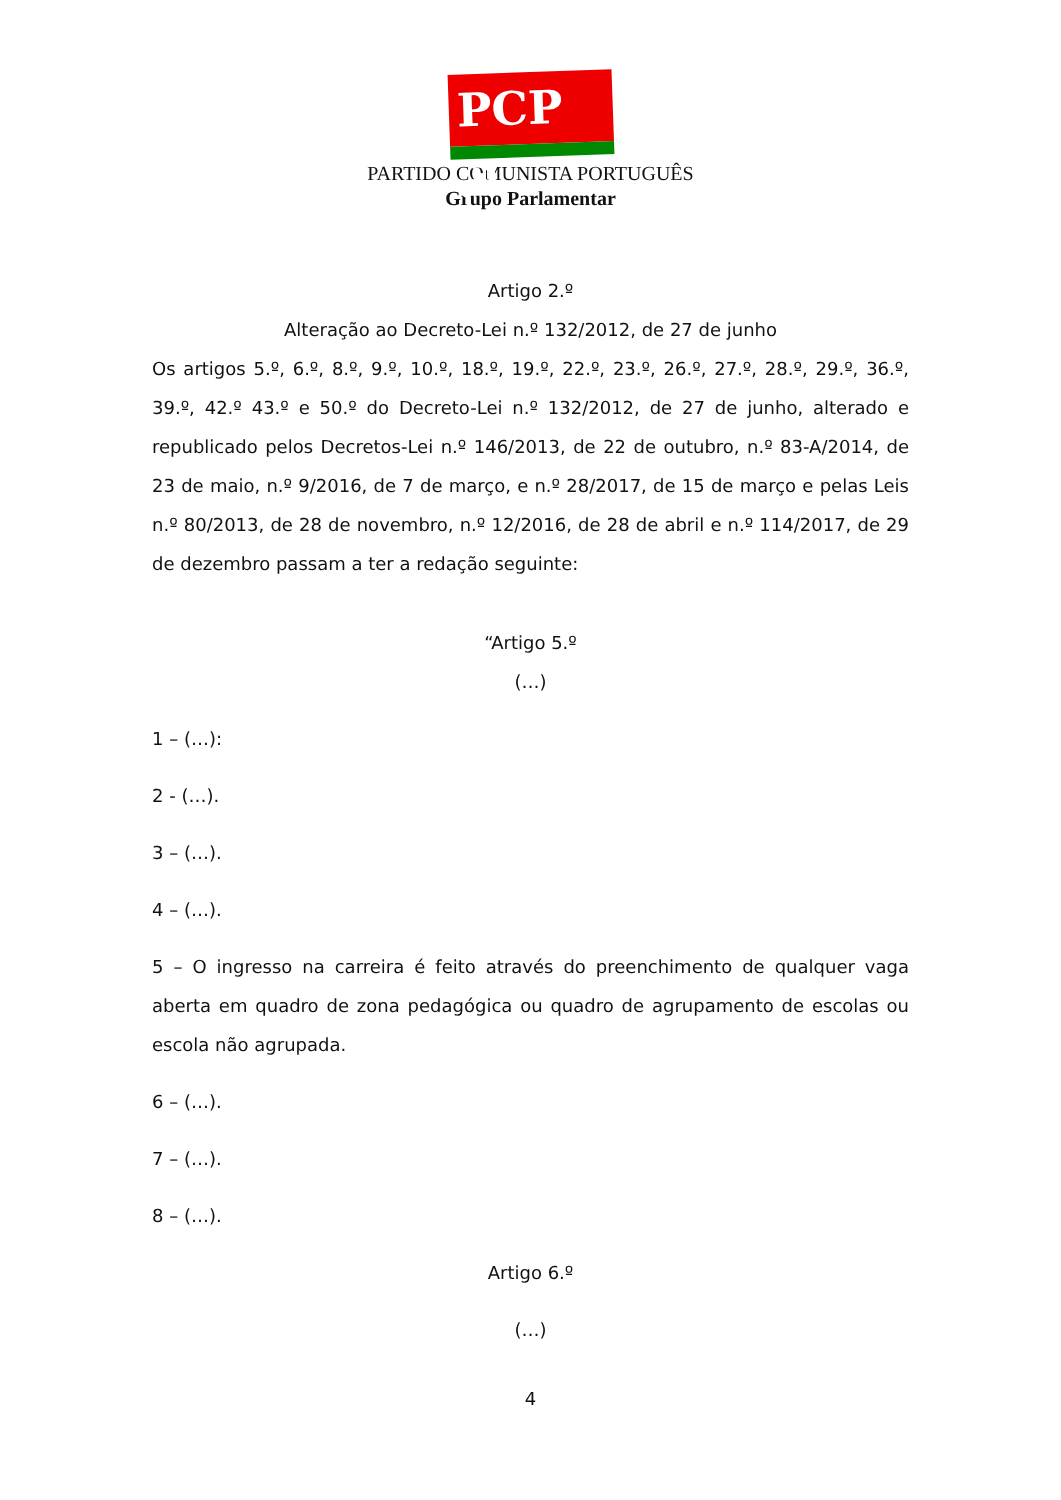PCP ☭
PARTIDO COMUNISTA PORTUGUÊS
Grupo Parlamentar
Artigo 2.º
Alteração ao Decreto-Lei n.º 132/2012, de 27 de junho
Os artigos 5.º, 6.º, 8.º, 9.º, 10.º, 18.º, 19.º, 22.º, 23.º, 26.º, 27.º, 28.º, 29.º, 36.º, 39.º, 42.º 43.º e 50.º do Decreto-Lei n.º 132/2012, de 27 de junho, alterado e republicado pelos Decretos-Lei n.º 146/2013, de 22 de outubro, n.º 83-A/2014, de 23 de maio, n.º 9/2016, de 7 de março, e n.º 28/2017, de 15 de março e pelas Leis n.º 80/2013, de 28 de novembro, n.º 12/2016, de 28 de abril e n.º 114/2017, de 29 de dezembro passam a ter a redação seguinte:
“Artigo 5.º
(…)
1 – (…):
2 - (…).
3 – (…).
4 – (…).
5 – O ingresso na carreira é feito através do preenchimento de qualquer vaga aberta em quadro de zona pedagógica ou quadro de agrupamento de escolas ou escola não agrupada.
6 – (…).
7 – (…).
8 – (…).
Artigo 6.º
(…)
4